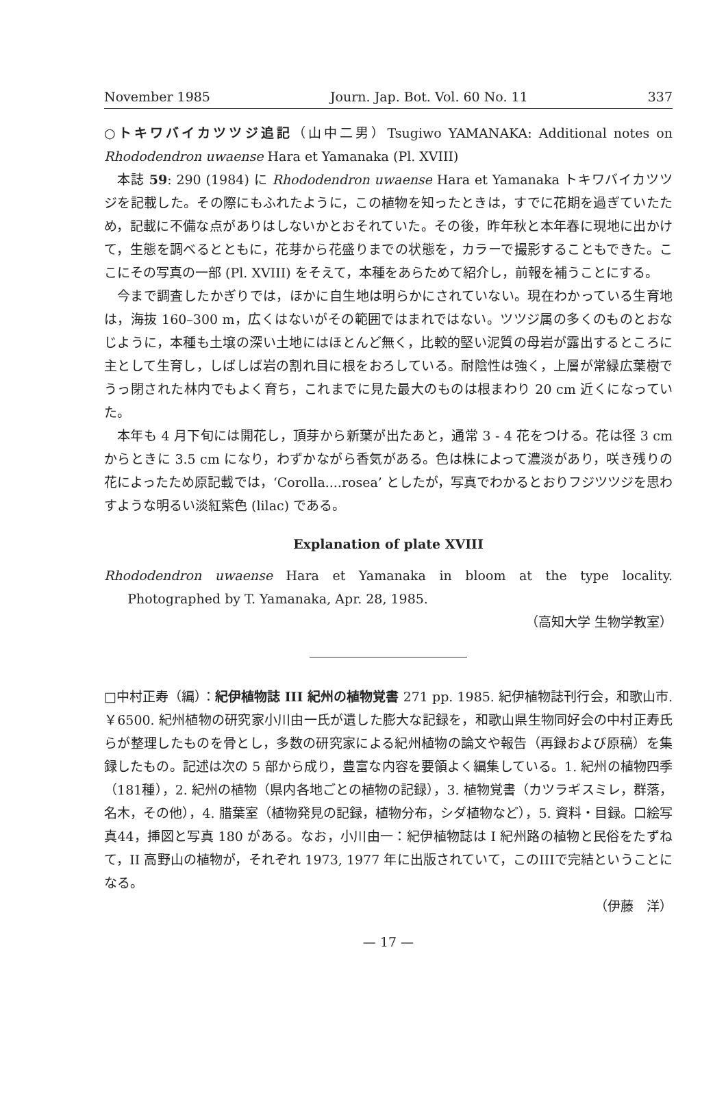November 1985 Journ. Jap. Bot. Vol. 60 No. 11 337
○トキワバイカツツジ追記（山中二男）Tsugiwo YAMANAKA: Additional notes on Rhododendron uwaense Hara et Yamanaka (Pl. XVIII)
本誌 59: 290 (1984) に Rhododendron uwaense Hara et Yamanaka トキワバイカツツジを記載した。その際にもふれたように，この植物を知ったときは，すでに花期を過ぎていたため，記載に不備な点がありはしないかとおそれていた。その後，昨年秋と本年春に現地に出かけて，生態を調べるとともに，花芽から花盛りまでの状態を，カラーで撮影することもできた。ここにその写真の一部 (Pl. XVIII) をそえて，本種をあらためて紹介し，前報を補うことにする。
今まで調査したかぎりでは，ほかに自生地は明らかにされていない。現在わかっている生育地は，海抜 160–300 m，広くはないがその範囲ではまれではない。ツツジ属の多くのものとおなじように，本種も土壌の深い土地にはほとんど無く，比較的堅い泥質の母岩が露出するところに主として生育し，しばしば岩の割れ目に根をおろしている。耐陰性は強く，上層が常緑広葉樹でうっ閉された林内でもよく育ち，これまでに見た最大のものは根まわり 20 cm 近くになっていた。
本年も 4 月下旬には開花し，頂芽から新葉が出たあと，通常 3 - 4 花をつける。花は径 3 cm からときに 3.5 cm になり，わずかながら香気がある。色は株によって濃淡があり，咲き残りの花によったため原記載では，‘Corolla....rosea’ としたが，写真でわかるとおりフジツツジを思わすような明るい淡紅紫色 (lilac) である。
Explanation of plate XVIII
Rhododendron uwaense Hara et Yamanaka in bloom at the type locality. Photographed by T. Yamanaka, Apr. 28, 1985.
（高知大学 生物学教室）
□中村正寿（編）：紀伊植物誌 III 紀州の植物覚書 271 pp. 1985. 紀伊植物誌刊行会，和歌山市. ￥6500. 紀州植物の研究家小川由一氏が遺した膨大な記録を，和歌山県生物同好会の中村正寿氏らが整理したものを骨とし，多数の研究家による紀州植物の論文や報告（再録および原稿）を集録したもの。記述は次の 5 部から成り，豊富な内容を要領よく編集している。1. 紀州の植物四季（181種），2. 紀州の植物（県内各地ごとの植物の記録），3. 植物覚書（カツラギスミレ，群落，名木，その他），4. 腊葉室（植物発見の記録，植物分布，シダ植物など），5. 資料・目録。口絵写真44，挿図と写真 180 がある。なお，小川由一：紀伊植物誌は I 紀州路の植物と民俗をたずねて，II 高野山の植物が，それぞれ 1973, 1977 年に出版されていて，このIIIで完結ということになる。
（伊藤　洋）
— 17 —